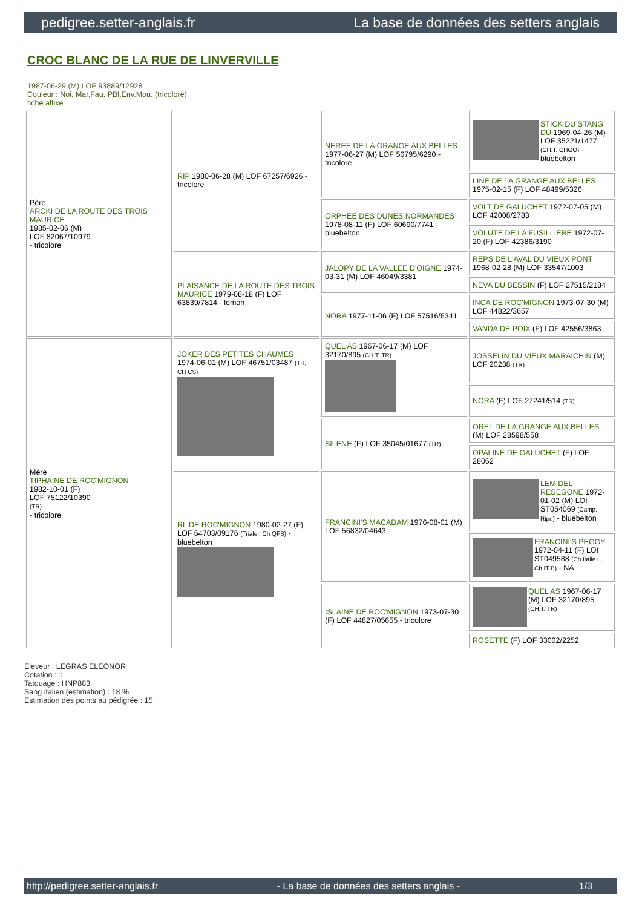pedigree.setter-anglais.fr La base de données des setters anglais
CROC BLANC DE LA RUE DE LINVERVILLE
1987-06-29 (M) LOF 93889/12928
Couleur : Noi. Mar.Fau. PBl.Env.Mou. (tricolore)
fiche affixe
| Père ARCKI DE LA ROUTE DES TROIS MAURICE 1985-02-06 (M) LOF 82067/10979 - tricolore | RIP 1980-06-28 (M) LOF 67257/6926 - tricolore | NEREE DE LA GRANGE AUX BELLES 1977-06-27 (M) LOF 56795/6290 - tricolore | STICK DU STANG DU 1969-04-26 (M) LOF 35221/1477 (CH.T. CHGQ) - bluebelton |
| | | | LINE DE LA GRANGE AUX BELLES 1975-02-15 (F) LOF 48499/5326 |
| | | ORPHEE DES DUNES NORMANDES 1978-08-11 (F) LOF 60690/7741 - bluebelton | VOLT DE GALUCHET 1972-07-05 (M) LOF 42008/2783 |
| | | | VOLUTE DE LA FUSILLIERE 1972-07-20 (F) LOF 42386/3190 |
| | PLAISANCE DE LA ROUTE DES TROIS MAURICE 1979-08-18 (F) LOF 63839/7814 - lemon | JALOPY DE LA VALLEE D'OIGNE 1974-03-31 (M) LOF 46049/3381 | REPS DE L'AVAL DU VIEUX PONT 1968-02-28 (M) LOF 33547/1003 |
| | | | NEVA DU BESSIN (F) LOF 27515/2184 |
| | | NORA 1977-11-06 (F) LOF 57516/6341 | INCA DE ROC'MIGNON 1973-07-30 (M) LOF 44822/3657 |
| | | | VANDA DE POIX (F) LOF 42556/3863 |
| Mère TIPHAINE DE ROC'MIGNON 1982-10-01 (F) LOF 75122/10390 (TR) - tricolore | JOKER DES PETITES CHAUMES 1974-06-01 (M) LOF 46751/03487 (TR, CH CS) | QUEL AS 1967-06-17 (M) LOF 32170/895 (CH.T. TR) | JOSSELIN DU VIEUX MARAICHIN (M) LOF 20238 (TR) |
| | | | NORA (F) LOF 27241/514 (TR) |
| | | SILENE (F) LOF 35045/01677 (TR) | OREL DE LA GRANGE AUX BELLES (M) LOF 28598/558 |
| | | | OPALINE DE GALUCHET (F) LOF 28062 |
| | RL DE ROC'MIGNON 1980-02-27 (F) LOF 64703/09176 (Trialer, Ch QFS) - bluebelton | FRANCINI'S MACADAM 1976-08-01 (M) LOF 56832/04643 | LEM DEL RESEGONE 1972-01-02 (M) LOI ST054069 (Camp. Ripr.) - bluebelton |
| | | | FRANCINI'S PEGGY 1972-04-11 (F) LOI ST049588 (Ch Italie L, Ch IT B) - NA |
| | | ISLAINE DE ROC'MIGNON 1973-07-30 (F) LOF 44827/05655 - tricolore | QUEL AS 1967-06-17 (M) LOF 32170/895 (CH.T. TR) |
| | | | ROSETTE (F) LOF 33002/2252 |
Eleveur : LEGRAS ELEONOR
Cotation : 1
Tatouage : HNP883
Sang italien (estimation) : 18 %
Estimation des points au pédigrée : 15
http://pedigree.setter-anglais.fr - La base de données des setters anglais - 1/3